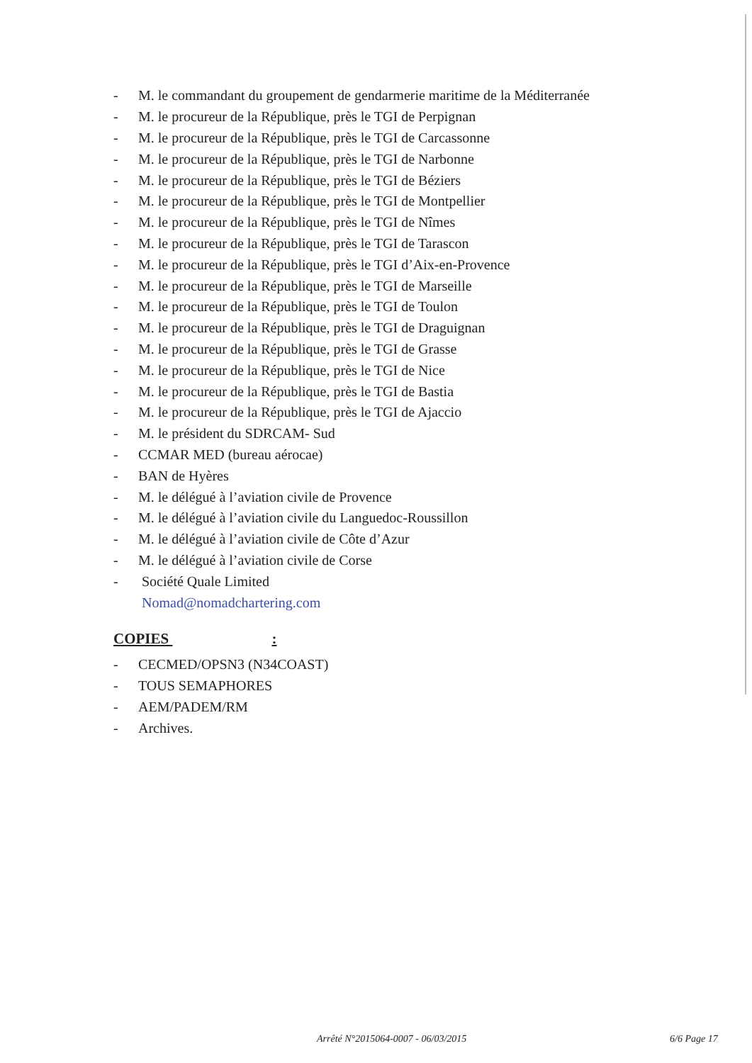- M. le commandant du groupement de gendarmerie maritime de la Méditerranée
- M. le procureur de la République, près le TGI de Perpignan
- M. le procureur de la République, près le TGI de Carcassonne
- M. le procureur de la République, près le TGI de Narbonne
- M. le procureur de la République, près le TGI de Béziers
- M. le procureur de la République, près le TGI de Montpellier
- M. le procureur de la République, près le TGI de Nîmes
- M. le procureur de la République, près le TGI de Tarascon
- M. le procureur de la République, près le TGI d’Aix-en-Provence
- M. le procureur de la République, près le TGI de Marseille
- M. le procureur de la République, près le TGI de Toulon
- M. le procureur de la République, près le TGI de Draguignan
- M. le procureur de la République, près le TGI de Grasse
- M. le procureur de la République, près le TGI de Nice
- M. le procureur de la République, près le TGI de Bastia
- M. le procureur de la République, près le TGI de Ajaccio
- M. le président du SDRCAM- Sud
- CCMAR MED (bureau aérocae)
- BAN de Hyères
- M. le délégué à l’aviation civile de Provence
- M. le délégué à l’aviation civile du Languedoc-Roussillon
- M. le délégué à l’aviation civile de Côte d’Azur
- M. le délégué à l’aviation civile de Corse
- Société Quale Limited
Nomad@nomadchartering.com
COPIES :
- CECMED/OPSN3 (N34COAST)
- TOUS SEMAPHORES
- AEM/PADEM/RM
- Archives.
Arrêté N°2015064-0007 - 06/03/2015
6/6 Page 17